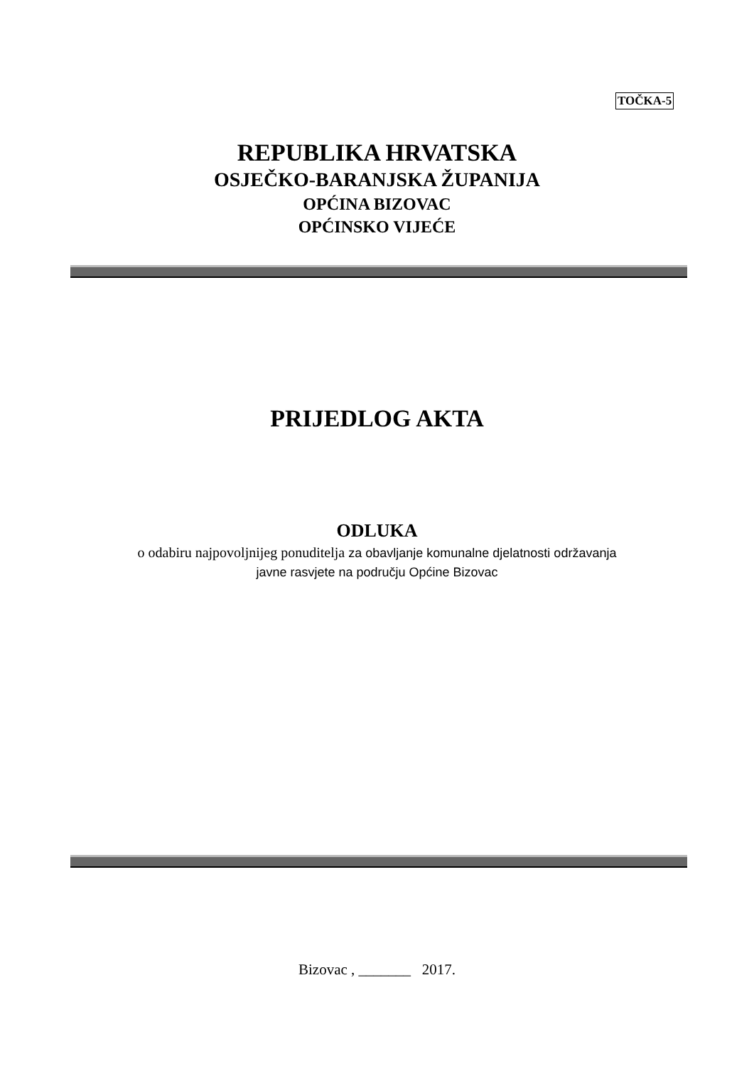TOČKA-5
REPUBLIKA HRVATSKA
OSJEČKO-BARANJSKA ŽUPANIJA
OPĆINA BIZOVAC
OPĆINSKO VIJEĆE
PRIJEDLOG AKTA
ODLUKA
o odabiru najpovoljnijeg ponuditelja za obavljanje komunalne djelatnosti održavanja
javne rasvjete na području Općine Bizovac
Bizovac , _______ 2017.